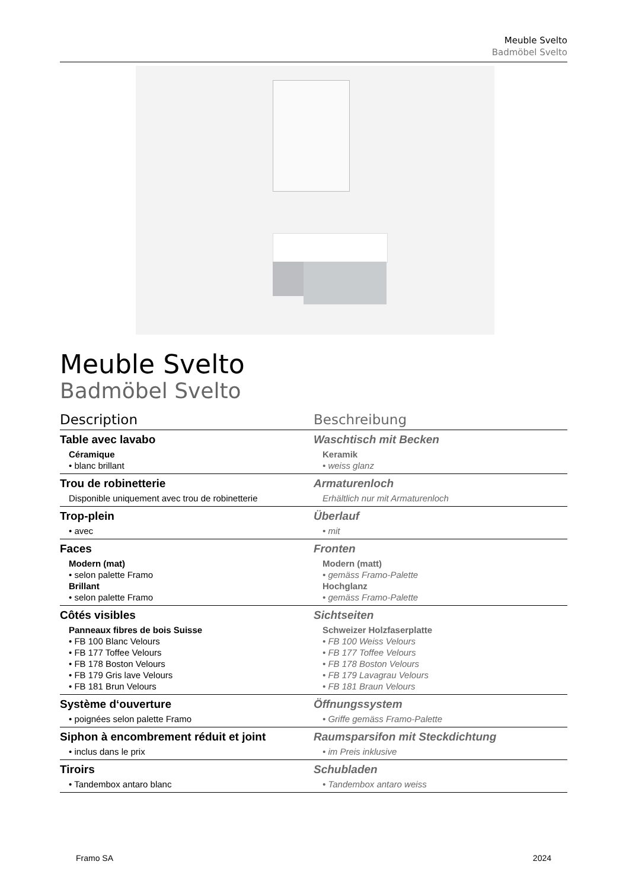Meuble Svelto
Badmöbel Svelto
Meuble Svelto
Badmöbel Svelto
| Description | Beschreibung |
| --- | --- |
| Table avec lavabo Céramique • blanc brillant | Waschtisch mit Becken Keramik • weiss glanz |
| Trou de robinetterie Disponible uniquement avec trou de robinetterie | Armaturenloch Erhältlich nur mit Armaturenloch |
| Trop-plein • avec | Überlauf • mit |
| Faces Modern (mat) • selon palette Framo Brillant • selon palette Framo | Fronten Modern (matt) • gemäss Framo-Palette Hochglanz • gemäss Framo-Palette |
| Côtés visibles Panneaux fibres de bois Suisse • FB 100 Blanc Velours • FB 177 Toffee Velours • FB 178 Boston Velours • FB 179 Gris lave Velours • FB 181 Brun Velours | Sichtseiten Schweizer Holzfaserplatte • FB 100 Weiss Velours • FB 177 Toffee Velours • FB 178 Boston Velours • FB 179 Lavagrau Velours • FB 181 Braun Velours |
| Système d‘ouverture • poignées selon palette Framo | Öffnungssystem • Griffe gemäss Framo-Palette |
| Siphon à encombrement réduit et joint • inclus dans le prix | Raumsparsifon mit Steckdichtung • im Preis inklusive |
| Tiroirs • Tandembox antaro blanc | Schubladen • Tandembox antaro weiss |
Framo SA 2024